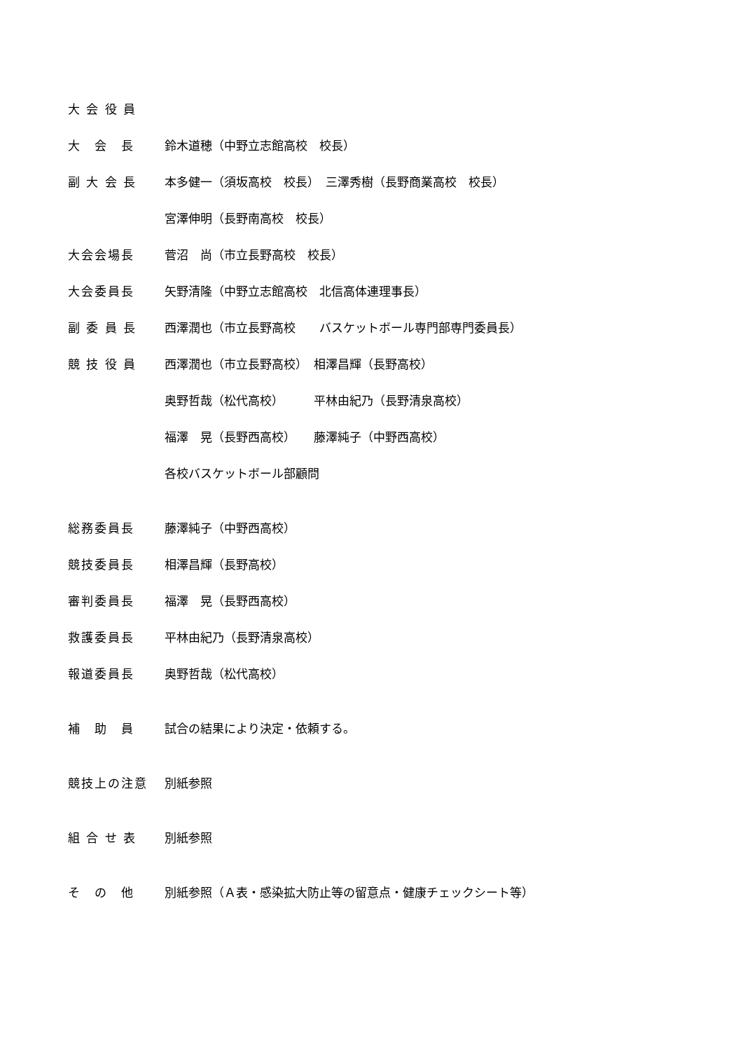大 会 役 員
大　会　長 鈴木道穂（中野立志館高校　校長）
副 大 会 長
本多健一（須坂高校　校長）　三澤秀樹（長野商業高校　校長）
宮澤伸明（長野南高校　校長）
大会会場長 菅沼　尚（市立長野高校　校長）
大会委員長
矢野清隆（中野立志館高校　北信高体連理事長）
副 委 員 長
西澤潤也（市立長野高校　　バスケットボール専門部専門委員長）
競 技 役 員
西澤潤也（市立長野高校）　相澤昌輝（長野高校）
奥野哲哉（松代高校）　　　平林由紀乃（長野清泉高校）
福澤　晃（長野西高校）　　藤澤純子（中野西高校）
各校バスケットボール部顧問
総務委員長 藤澤純子（中野西高校）
競技委員長 相澤昌輝（長野高校）
審判委員長 福澤　晃（長野西高校）
救護委員長 平林由紀乃（長野清泉高校）
報道委員長 奥野哲哉（松代高校）
補　助　員 試合の結果により決定・依頼する。
競技上の注意 別紙参照
組 合 せ 表 別紙参照
そ　の　他
別紙参照（Ａ表・感染拡大防止等の留意点・健康チェックシート等）